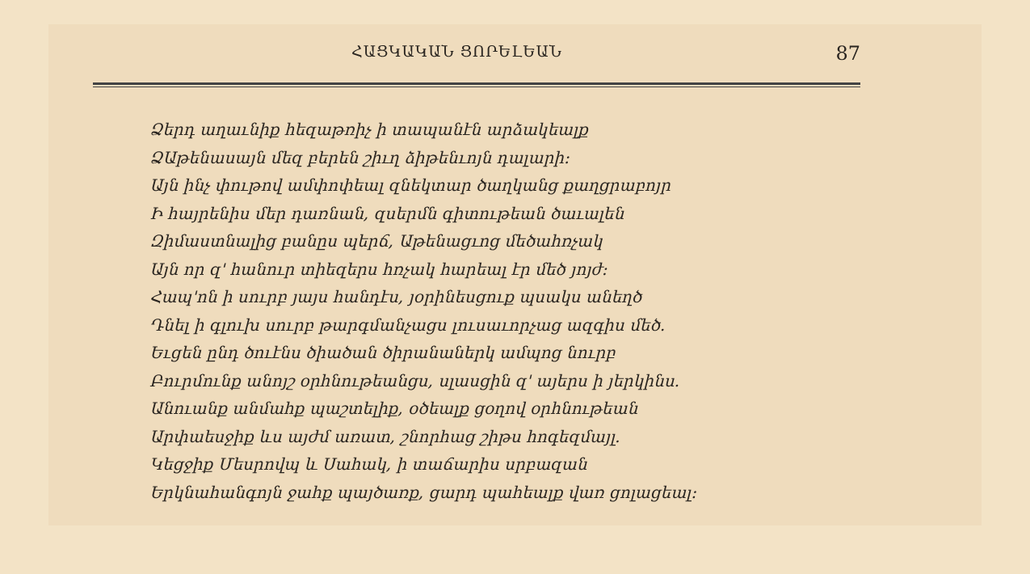ՀԱՑԿԱԿԱՆ ՑՈՐԵԼԵԱՆ 87
Ձերդ աղաւնիք հեզաթռիչ ի տապանէն արձակեալք
ՁԱթենասայն մեզ բերեն շիւղ ձիթենւոյն դալարի։
Այն ինչ փութով ամփոփեալ զնեկտար ծաղկանց քաղցրաբոյր
Ի հայրենիս մեր դառնան, զսերմն գիտութեան ծաւալեն
Զիմաստնալից բանըս պերճ, Աթենացւոց մեծահռչակ
Այն որ զ' հանուր տիեզերս հռչակ հարեալ էր մեծ յոյժ։
Հապ'ոն ի սուրբ յայս հանդէս, յօրինեսցուք պսակս անեղծ
Դնել ի գլուխ սուրբ թարգմանչացս լուսաւորչաց ազգիս մեծ.
Եւցեն ընդ ծուէնս ծիածան ծիրանաներկ ամպոց նուրբ
Բուրմունք անոյշ օրհնութեանցս, սլասցին զ' այերս ի յերկինս.
Անուանք անմահք պաշտելիք, օծեալք ցօղով օրհնութեան
Արփաեսջիք ևս այժմ առատ, շնորհաց շիթս հոգեզմայլ.
Կեցջիք Մեսրովպ և Սահակ, ի տաճարիս սրբազան
Երկնահանգոյն ջահք պայծառք, ցարդ պահեալք վառ ցոլացեալ։